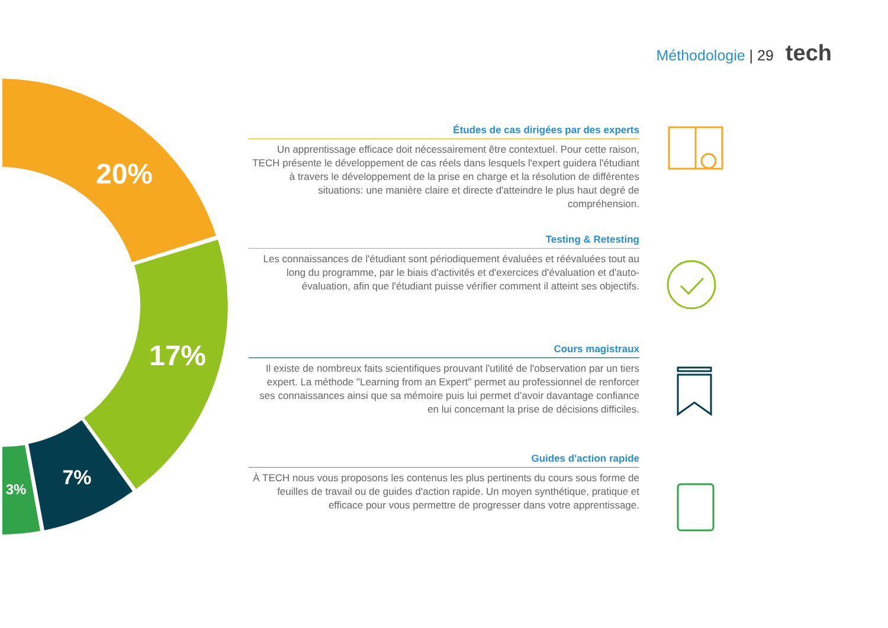Méthodologie | 29 tech
20%
17%
7%
3%
Études de cas dirigées par des experts
Un apprentissage efficace doit nécessairement être contextuel. Pour cette raison, TECH présente le développement de cas réels dans lesquels l'expert guidera l'étudiant à travers le développement de la prise en charge et la résolution de différentes situations: une manière claire et directe d'atteindre le plus haut degré de compréhension.
Testing & Retesting
Les connaissances de l'étudiant sont périodiquement évaluées et réévaluées tout au long du programme, par le biais d'activités et d'exercices d'évaluation et d'auto-évaluation, afin que l'étudiant puisse vérifier comment il atteint ses objectifs.
Cours magistraux
Il existe de nombreux faits scientifiques prouvant l'utilité de l'observation par un tiers expert. La méthode "Learning from an Expert" permet au professionnel de renforcer ses connaissances ainsi que sa mémoire puis lui permet d’avoir davantage confiance en lui concernant la prise de décisions difficiles.
Guides d'action rapide
À TECH nous vous proposons les contenus les plus pertinents du cours sous forme de feuilles de travail ou de guides d'action rapide. Un moyen synthétique, pratique et efficace pour vous permettre de progresser dans votre apprentissage.